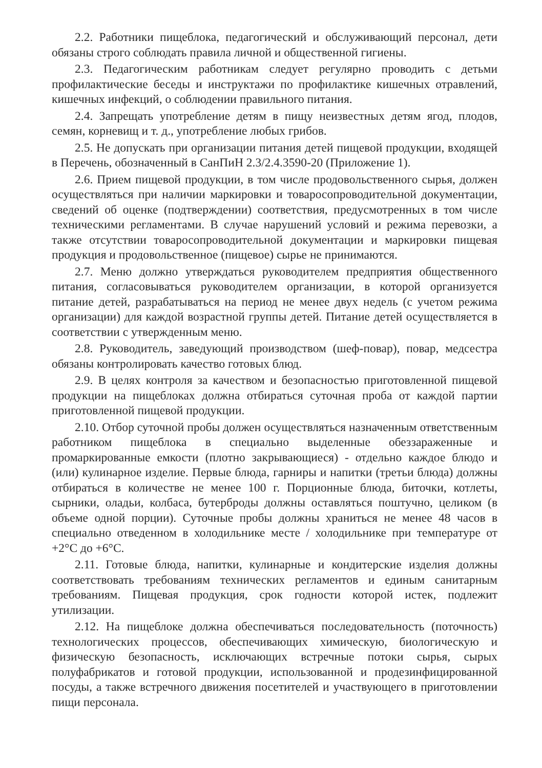2.2. Работники пищеблока, педагогический и обслуживающий персонал, дети обязаны строго соблюдать правила личной и общественной гигиены.
2.3. Педагогическим работникам следует регулярно проводить с детьми профилактические беседы и инструктажи по профилактике кишечных отравлений, кишечных инфекций, о соблюдении правильного питания.
2.4. Запрещать употребление детям в пищу неизвестных детям ягод, плодов, семян, корневищ и т. д., употребление любых грибов.
2.5. Не допускать при организации питания детей пищевой продукции, входящей в Перечень, обозначенный в СанПиН 2.3/2.4.3590-20 (Приложение 1).
2.6. Прием пищевой продукции, в том числе продовольственного сырья, должен осуществляться при наличии маркировки и товаросопроводительной документации, сведений об оценке (подтверждении) соответствия, предусмотренных в том числе техническими регламентами. В случае нарушений условий и режима перевозки, а также отсутствии товаросопроводительной документации и маркировки пищевая продукция и продовольственное (пищевое) сырье не принимаются.
2.7. Меню должно утверждаться руководителем предприятия общественного питания, согласовываться руководителем организации, в которой организуется питание детей, разрабатываться на период не менее двух недель (с учетом режима организации) для каждой возрастной группы детей. Питание детей осуществляется в соответствии с утвержденным меню.
2.8. Руководитель, заведующий производством (шеф-повар), повар, медсестра обязаны контролировать качество готовых блюд.
2.9. В целях контроля за качеством и безопасностью приготовленной пищевой продукции на пищеблоках должна отбираться суточная проба от каждой партии приготовленной пищевой продукции.
2.10. Отбор суточной пробы должен осуществляться назначенным ответственным работником пищеблока в специально выделенные обеззараженные и промаркированные емкости (плотно закрывающиеся) - отдельно каждое блюдо и (или) кулинарное изделие. Первые блюда, гарниры и напитки (третьи блюда) должны отбираться в количестве не менее 100 г. Порционные блюда, биточки, котлеты, сырники, оладьи, колбаса, бутерброды должны оставляться поштучно, целиком (в объеме одной порции). Суточные пробы должны храниться не менее 48 часов в специально отведенном в холодильнике месте / холодильнике при температуре от +2°С до +6°С.
2.11. Готовые блюда, напитки, кулинарные и кондитерские изделия должны соответствовать требованиям технических регламентов и единым санитарным требованиям. Пищевая продукция, срок годности которой истек, подлежит утилизации.
2.12. На пищеблоке должна обеспечиваться последовательность (поточность) технологических процессов, обеспечивающих химическую, биологическую и физическую безопасность, исключающих встречные потоки сырья, сырых полуфабрикатов и готовой продукции, использованной и продезинфицированной посуды, а также встречного движения посетителей и участвующего в приготовлении пищи персонала.